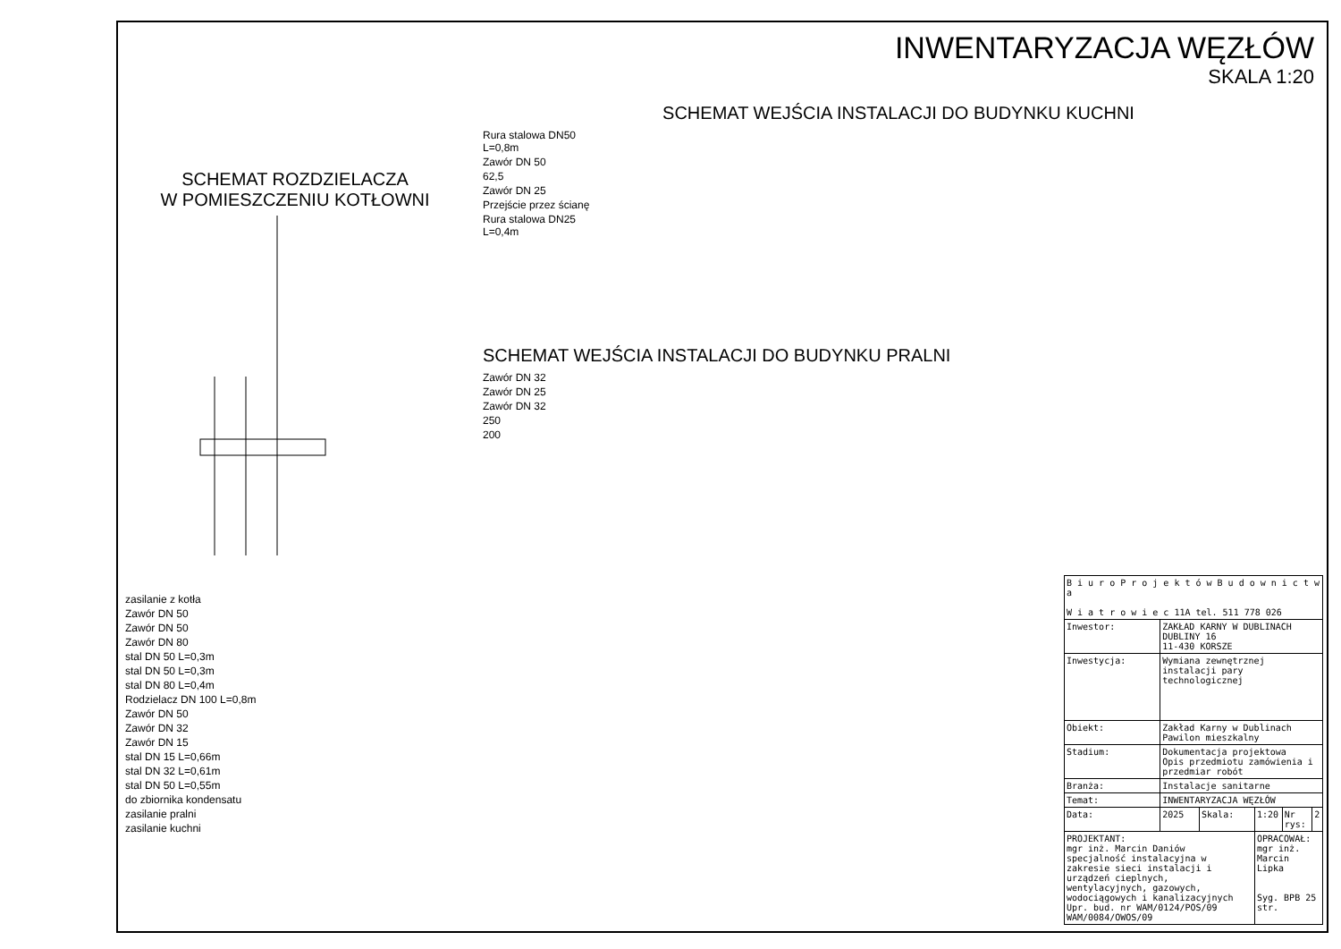INWENTARYZACJA WĘZŁÓW
SKALA 1:20
SCHEMAT ROZDZIELACZA
W POMIESZCZENIU KOTŁOWNI
zasilanie z kotła
Zawór DN 50
Zawór DN 50
Zawór DN 80
stal DN 50 L=0,3m
stal DN 50 L=0,3m
stal DN 80 L=0,4m
Rodzielacz DN 100 L=0,8m
Zawór DN 50
Zawór DN 32
Zawór DN 15
stal DN 15 L=0,66m
stal DN 32 L=0,61m
stal DN 50 L=0,55m
do zbiornika kondensatu
zasilanie pralni
zasilanie kuchni
SCHEMAT WEJŚCIA INSTALACJI DO BUDYNKU KUCHNI
Rura stalowa DN50
L=0,8m
Zawór DN 50
62,5
Zawór DN 25
Przejście przez ścianę
Rura stalowa DN25
L=0,4m
SCHEMAT WEJŚCIA INSTALACJI DO BUDYNKU PRALNI
Zawór DN 32
Zawór DN 25
Zawór DN 32
250
200
| B i u r o P r o j e k t ó w B u d o w n i c t w a W i a t r o w i e c 11A tel. 511 778 026 | | | | | |
| Inwestor: | ZAKŁAD KARNY W DUBLINACH DUBLINY 16 11-430 KORSZE | | | | |
| Inwestycja: | Wymiana zewnętrznej instalacji pary technologicznej | | | | |
| Obiekt: | Zakład Karny w Dublinach Pawilon mieszkalny | | | | |
| Stadium: | Dokumentacja projektowa Opis przedmiotu zamówienia i przedmiar robót | | | | |
| Branża: | Instalacje sanitarne | | | | |
| Temat: | INWENTARYZACJA WĘZŁÓW | | | | |
| Data: | 2025 | Skala: | 1:20 | Nr rys: | 2 |
| PROJEKTANT: mgr inż. Marcin Daniów specjalność instalacyjna w zakresie sieci instalacji i urządzeń cieplnych, wentylacyjnych, gazowych, wodociągowych i kanalizacyjnych Upr. bud. nr WAM/0124/POS/09 WAM/0084/OWOS/09 | | | OPRACOWAŁ: mgr inż. Marcin Lipka Syg. BPB 25 str. | | |